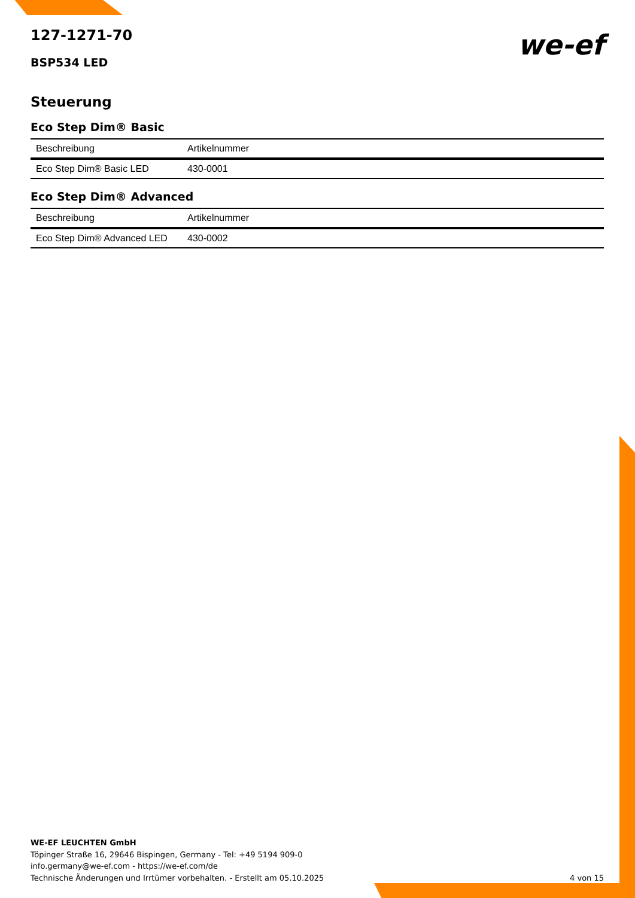127-1271-70
we-ef
BSP534 LED
Steuerung
Eco Step Dim® Basic
| Beschreibung | Artikelnummer |
| --- | --- |
| Eco Step Dim® Basic LED | 430-0001 |
Eco Step Dim® Advanced
| Beschreibung | Artikelnummer |
| --- | --- |
| Eco Step Dim® Advanced LED | 430-0002 |
WE-EF LEUCHTEN GmbH
Töpinger Straße 16, 29646 Bispingen, Germany - Tel: +49 5194 909-0
info.germany@we-ef.com - https://we-ef.com/de
Technische Änderungen und Irrtümer vorbehalten. - Erstellt am 05.10.2025
4 von 15